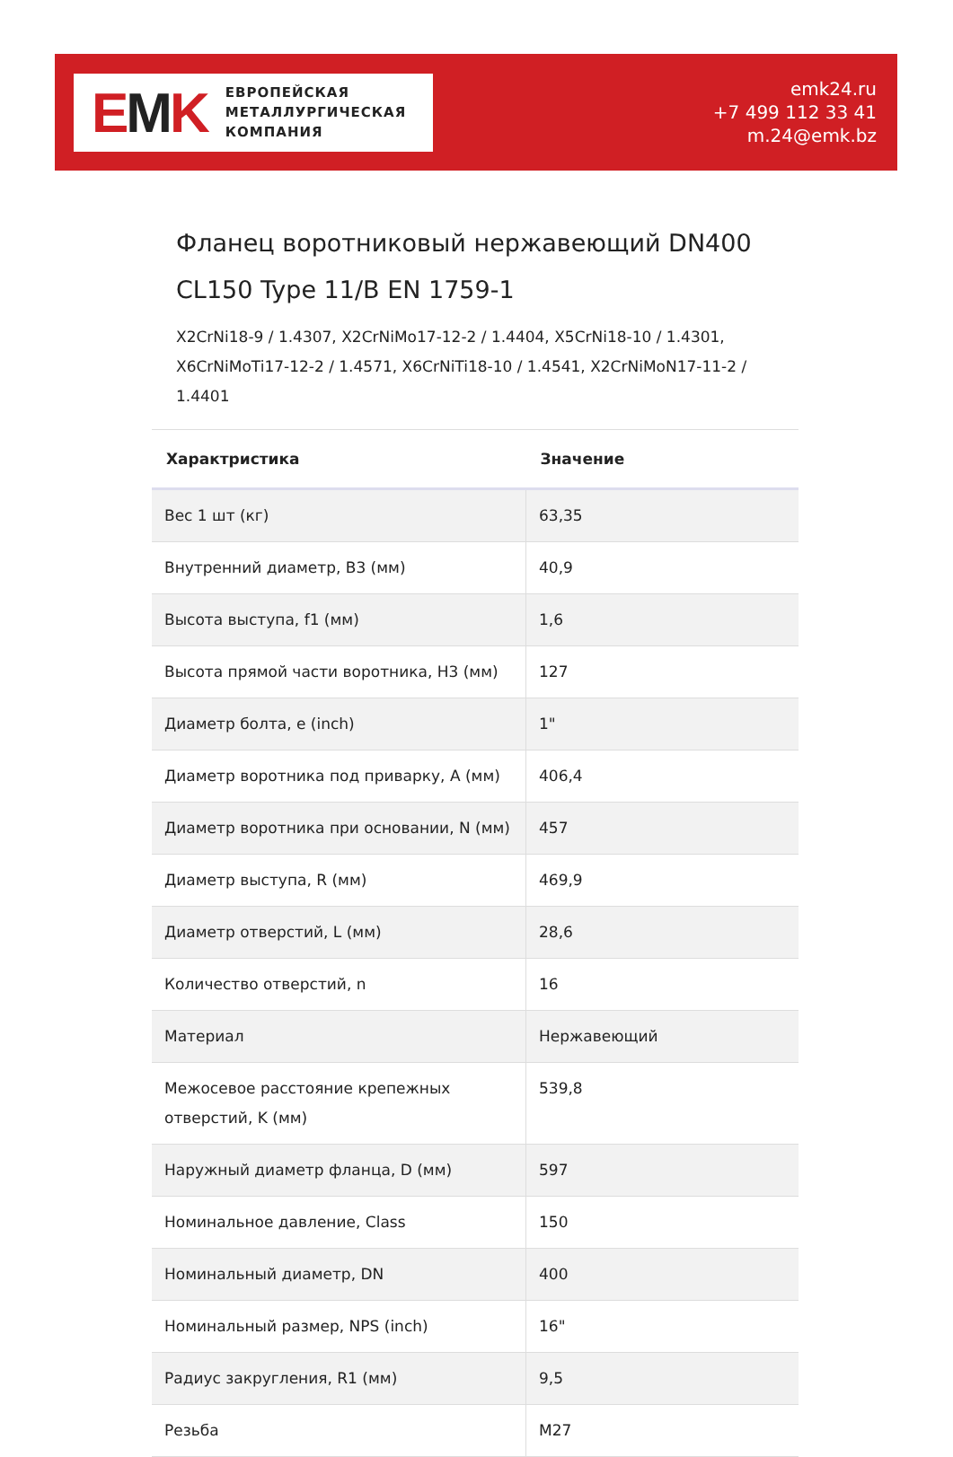EMK
ЕВРОПЕЙСКАЯ
МЕТАЛЛУРГИЧЕСКАЯ
КОМПАНИЯ
emk24.ru
+7 499 112 33 41
m.24@emk.bz
Фланец воротниковый нержавеющий DN400 CL150 Type 11/B EN 1759-1
X2CrNi18-9 / 1.4307, X2CrNiMo17-12-2 / 1.4404, X5CrNi18-10 / 1.4301, X6CrNiMoTi17-12-2 / 1.4571, X6CrNiTi18-10 / 1.4541, X2CrNiMoN17-11-2 / 1.4401
| Характристика | Значение |
| --- | --- |
| Вес 1 шт (кг) | 63,35 |
| Внутренний диаметр, B3 (мм) | 40,9 |
| Высота выступа, f1 (мм) | 1,6 |
| Высота прямой части воротника, H3 (мм) | 127 |
| Диаметр болта, e (inch) | 1" |
| Диаметр воротника под приварку, A (мм) | 406,4 |
| Диаметр воротника при основании, N (мм) | 457 |
| Диаметр выступа, R (мм) | 469,9 |
| Диаметр отверстий, L (мм) | 28,6 |
| Количество отверстий, n | 16 |
| Материал | Нержавеющий |
| Межосевое расстояние крепежных отверстий, K (мм) | 539,8 |
| Наружный диаметр фланца, D (мм) | 597 |
| Номинальное давление, Class | 150 |
| Номинальный диаметр, DN | 400 |
| Номинальный размер, NPS (inch) | 16" |
| Радиус закругления, R1 (мм) | 9,5 |
| Резьба | M27 |